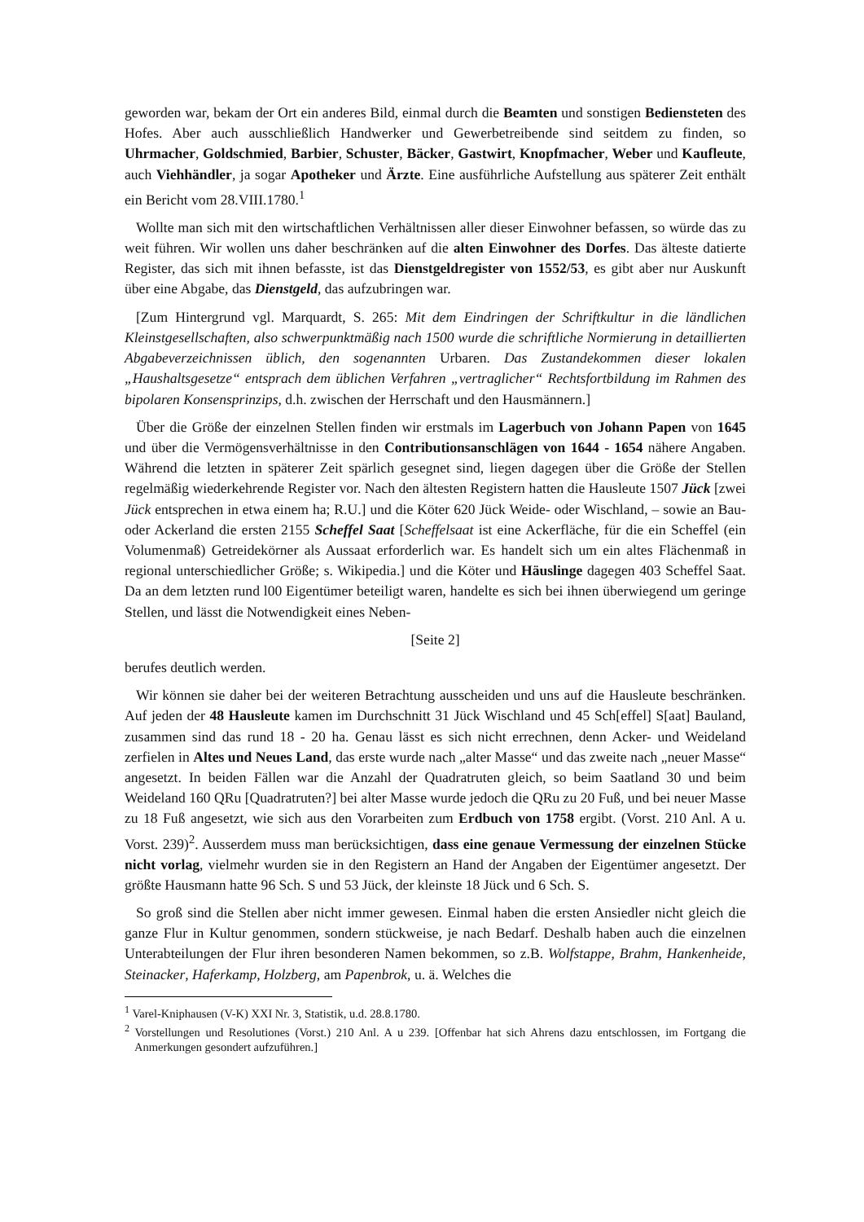geworden war, bekam der Ort ein anderes Bild, einmal durch die Beamten und sonstigen Bediensteten des Hofes. Aber auch ausschließlich Handwerker und Gewerbetreibende sind seitdem zu finden, so Uhrmacher, Goldschmied, Barbier, Schuster, Bäcker, Gastwirt, Knopfmacher, Weber und Kaufleute, auch Viehhändler, ja sogar Apotheker und Ärzte. Eine ausführliche Aufstellung aus späterer Zeit enthält ein Bericht vom 28.VIII.1780.<sup>1</sup>
Wollte man sich mit den wirtschaftlichen Verhältnissen aller dieser Einwohner befassen, so würde das zu weit führen. Wir wollen uns daher beschränken auf die alten Einwohner des Dorfes. Das älteste datierte Register, das sich mit ihnen befasste, ist das Dienstgeldregister von 1552/53, es gibt aber nur Auskunft über eine Abgabe, das Dienstgeld, das aufzubringen war.
[Zum Hintergrund vgl. Marquardt, S. 265: Mit dem Eindringen der Schriftkultur in die ländlichen Kleinstgesellschaften, also schwerpunktmäßig nach 1500 wurde die schriftliche Normierung in detaillierten Abgabeverzeichnissen üblich, den sogenannten Urbaren. Das Zustandekommen dieser lokalen „Haushaltsgesetze“ entsprach dem üblichen Verfahren „vertraglicher“ Rechtsfortbildung im Rahmen des bipolaren Konsensprinzips, d.h. zwischen der Herrschaft und den Hausmännern.]
Über die Größe der einzelnen Stellen finden wir erstmals im Lagerbuch von Johann Papen von 1645 und über die Vermögensverhältnisse in den Contributionsanschlägen von 1644 - 1654 nähere Angaben. Während die letzten in späterer Zeit spärlich gesegnet sind, liegen dagegen über die Größe der Stellen regelmäßig wiederkehrende Register vor. Nach den ältesten Registern hatten die Hausleute 1507 Jück [zwei Jück entsprechen in etwa einem ha; R.U.] und die Köter 620 Jück Weide- oder Wischland, – sowie an Bau- oder Ackerland die ersten 2155 Scheffel Saat [Scheffelsaat ist eine Ackerfläche, für die ein Scheffel (ein Volumenmaß) Getreidekörner als Aussaat erforderlich war. Es handelt sich um ein altes Flächenmaß in regional unterschiedlicher Größe; s. Wikipedia.] und die Köter und Häuslinge dagegen 403 Scheffel Saat. Da an dem letzten rund l00 Eigentümer beteiligt waren, handelte es sich bei ihnen überwiegend um geringe Stellen, und lässt die Notwendigkeit eines Neben-
[Seite 2]
berufes deutlich werden.
Wir können sie daher bei der weiteren Betrachtung ausscheiden und uns auf die Hausleute beschränken. Auf jeden der 48 Hausleute kamen im Durchschnitt 31 Jück Wischland und 45 Sch[effel] S[aat] Bauland, zusammen sind das rund 18 - 20 ha. Genau lässt es sich nicht errechnen, denn Acker- und Weideland zerfielen in Altes und Neues Land, das erste wurde nach „alter Masse“ und das zweite nach „neuer Masse“ angesetzt. In beiden Fällen war die Anzahl der Quadratruten gleich, so beim Saatland 30 und beim Weideland 160 QRu [Quadratruten?] bei alter Masse wurde jedoch die QRu zu 20 Fuß, und bei neuer Masse zu 18 Fuß angesetzt, wie sich aus den Vorarbeiten zum Erdbuch von 1758 ergibt. (Vorst. 210 Anl. A u. Vorst. 239)<sup>2</sup>. Ausserdem muss man berücksichtigen, dass eine genaue Vermessung der einzelnen Stücke nicht vorlag, vielmehr wurden sie in den Registern an Hand der Angaben der Eigentümer angesetzt. Der größte Hausmann hatte 96 Sch. S und 53 Jück, der kleinste 18 Jück und 6 Sch. S.
So groß sind die Stellen aber nicht immer gewesen. Einmal haben die ersten Ansiedler nicht gleich die ganze Flur in Kultur genommen, sondern stückweise, je nach Bedarf. Deshalb haben auch die einzelnen Unterabteilungen der Flur ihren besonderen Namen bekommen, so z.B. Wolfstappe, Brahm, Hankenheide, Steinacker, Haferkamp, Holzberg, am Papenbrok, u. ä. Welches die
<sup>1</sup> Varel-Kniphausen (V-K) XXI Nr. 3, Statistik, u.d. 28.8.1780.
<sup>2</sup> Vorstellungen und Resolutiones (Vorst.) 210 Anl. A u 239. [Offenbar hat sich Ahrens dazu entschlossen, im Fortgang die Anmerkungen gesondert aufzuführen.]